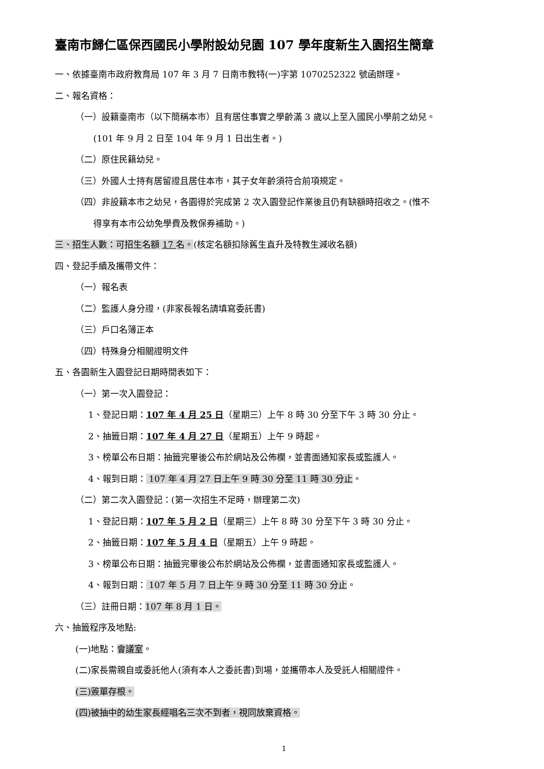臺南市歸仁區保西國民小學附設幼兒園 107 學年度新生入園招生簡章
一、依據臺南市政府教育局 107 年 3 月 7 日南市教特(一)字第 1070252322 號函辦理。
二、報名資格：
（一）設籍臺南市（以下簡稱本市）且有居住事實之學齡滿 3 歲以上至入國民小學前之幼兒。
(101 年 9 月 2 日至 104 年 9 月 1 日出生者。)
（二）原住民籍幼兒。
（三）外國人士持有居留證且居住本市，其子女年齡須符合前項規定。
（四）非設籍本市之幼兒，各園得於完成第 2 次入園登記作業後且仍有缺額時招收之。(惟不
得享有本市公幼免學費及教保券補助。)
三、招生人數：可招生名額 17 名。(核定名額扣除舊生直升及特教生減收名額)
四、登記手續及攜帶文件：
（一）報名表
（二）監護人身分證，(非家長報名請填寫委託書)
（三）戶口名簿正本
（四）特殊身分相關證明文件
五、各園新生入園登記日期時間表如下：
（一）第一次入園登記：
1、登記日期：107 年 4 月 25 日（星期三）上午 8 時 30 分至下午 3 時 30 分止。
2、抽籤日期：107 年 4 月 27 日（星期五）上午 9 時起。
3、榜單公布日期：抽籤完畢後公布於網站及公佈欄，並書面通知家長或監護人。
4、報到日期： 107 年 4 月 27 日上午 9 時 30 分至 11 時 30 分止。
（二）第二次入園登記：(第一次招生不足時，辦理第二次)
1、登記日期：107 年 5 月 2 日（星期三）上午 8 時 30 分至下午 3 時 30 分止。
2、抽籤日期：107 年 5 月 4 日（星期五）上午 9 時起。
3、榜單公布日期：抽籤完畢後公布於網站及公佈欄，並書面通知家長或監護人。
4、報到日期： 107 年 5 月 7 日上午 9 時 30 分至 11 時 30 分止。
（三）註冊日期：107 年 8 月 1 日。
六、抽籤程序及地點:
(一)地點：會議室。
(二)家長需親自或委託他人(須有本人之委託書)到場，並攜帶本人及受託人相關證件。
(三)簽單存根。
(四)被抽中的幼生家長經唱名三次不到者，視同放棄資格。
1